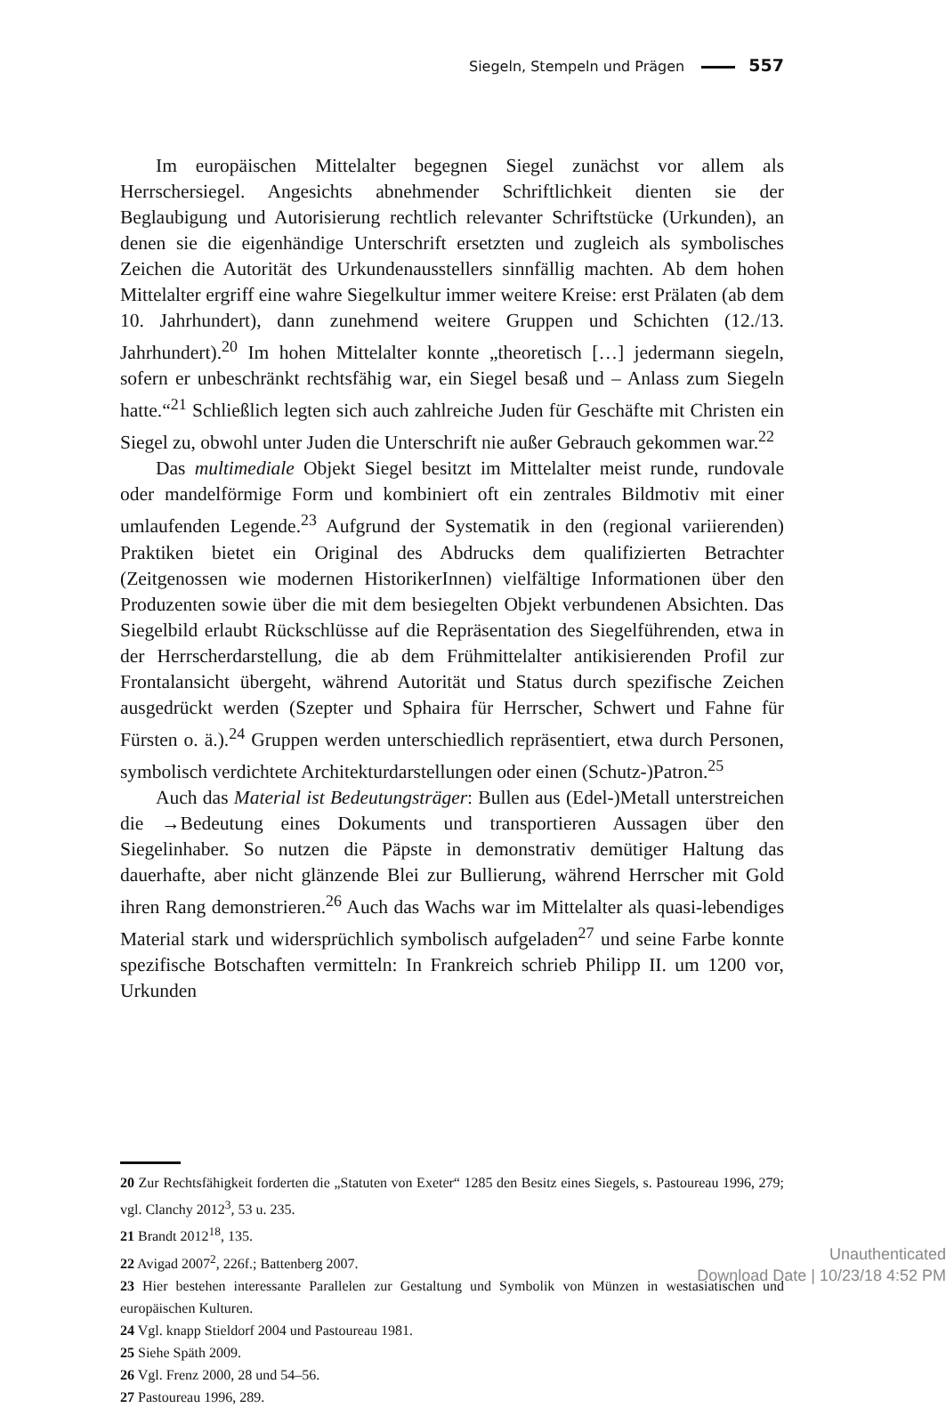Siegeln, Stempeln und Prägen 557
Im europäischen Mittelalter begegnen Siegel zunächst vor allem als Herrschersiegel. Angesichts abnehmender Schriftlichkeit dienten sie der Beglaubigung und Autorisierung rechtlich relevanter Schriftstücke (Urkunden), an denen sie die eigenhändige Unterschrift ersetzten und zugleich als symbolisches Zeichen die Autorität des Urkundenausstellers sinnfällig machten. Ab dem hohen Mittelalter ergriff eine wahre Siegelkultur immer weitere Kreise: erst Prälaten (ab dem 10. Jahrhundert), dann zunehmend weitere Gruppen und Schichten (12./13. Jahrhundert).<sup>20</sup> Im hohen Mittelalter konnte „theoretisch […] jedermann siegeln, sofern er unbeschränkt rechtsfähig war, ein Siegel besaß und – Anlass zum Siegeln hatte.“<sup>21</sup> Schließlich legten sich auch zahlreiche Juden für Geschäfte mit Christen ein Siegel zu, obwohl unter Juden die Unterschrift nie außer Gebrauch gekommen war.<sup>22</sup>
Das multimediale Objekt Siegel besitzt im Mittelalter meist runde, rundovale oder mandelförmige Form und kombiniert oft ein zentrales Bildmotiv mit einer umlaufenden Legende.<sup>23</sup> Aufgrund der Systematik in den (regional variierenden) Praktiken bietet ein Original des Abdrucks dem qualifizierten Betrachter (Zeitgenossen wie modernen HistorikerInnen) vielfältige Informationen über den Produzenten sowie über die mit dem besiegelten Objekt verbundenen Absichten. Das Siegelbild erlaubt Rückschlüsse auf die Repräsentation des Siegelführenden, etwa in der Herrscherdarstellung, die ab dem Frühmittelalter antikisierenden Profil zur Frontalansicht übergeht, während Autorität und Status durch spezifische Zeichen ausgedrückt werden (Szepter und Sphaira für Herrscher, Schwert und Fahne für Fürsten o. ä.).<sup>24</sup> Gruppen werden unterschiedlich repräsentiert, etwa durch Personen, symbolisch verdichtete Architekturdarstellungen oder einen (Schutz-)Patron.<sup>25</sup>
Auch das Material ist Bedeutungsträger: Bullen aus (Edel-)Metall unterstreichen die →Bedeutung eines Dokuments und transportieren Aussagen über den Siegelinhaber. So nutzen die Päpste in demonstrativ demütiger Haltung das dauerhafte, aber nicht glänzende Blei zur Bullierung, während Herrscher mit Gold ihren Rang demonstrieren.<sup>26</sup> Auch das Wachs war im Mittelalter als quasi-lebendiges Material stark und widersprüchlich symbolisch aufgeladen<sup>27</sup> und seine Farbe konnte spezifische Botschaften vermitteln: In Frankreich schrieb Philipp II. um 1200 vor, Urkunden
20 Zur Rechtsfähigkeit forderten die „Statuten von Exeter“ 1285 den Besitz eines Siegels, s. Pastoureau 1996, 279; vgl. Clanchy 2012<sup>3</sup>, 53 u. 235.
21 Brandt 2012<sup>18</sup>, 135.
22 Avigad 2007<sup>2</sup>, 226f.; Battenberg 2007.
23 Hier bestehen interessante Parallelen zur Gestaltung und Symbolik von Münzen in westasiatischen und europäischen Kulturen.
24 Vgl. knapp Stieldorf 2004 und Pastoureau 1981.
25 Siehe Späth 2009.
26 Vgl. Frenz 2000, 28 und 54–56.
27 Pastoureau 1996, 289.
Unauthenticated
Download Date | 10/23/18 4:52 PM